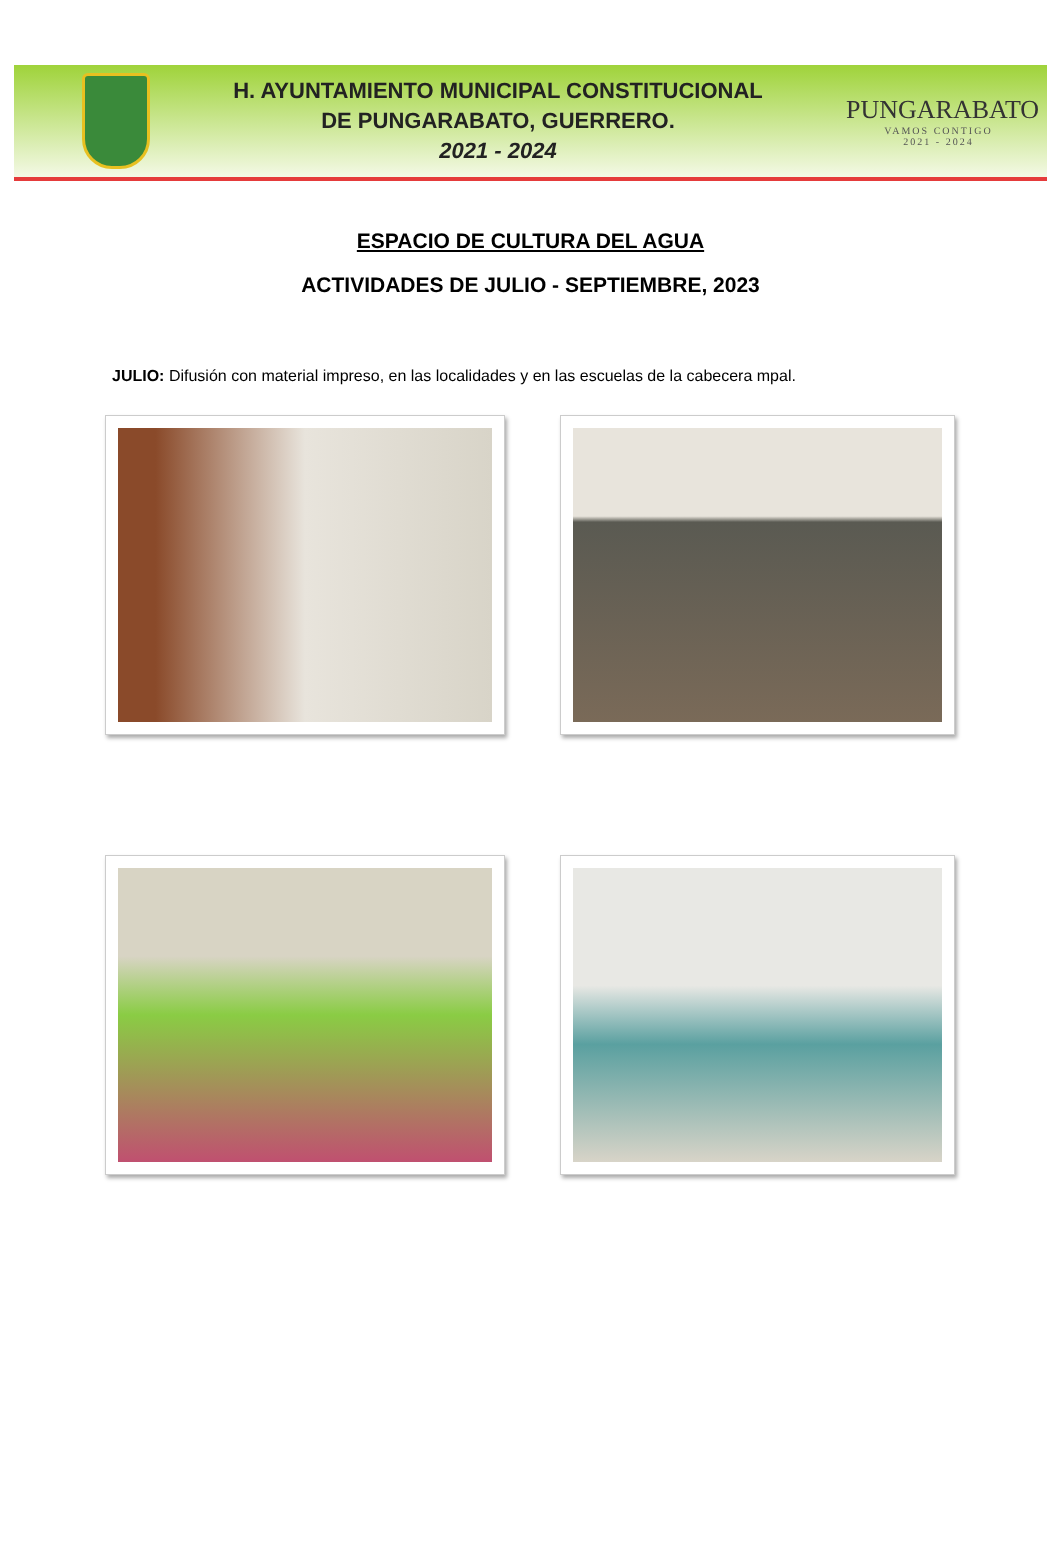H. AYUNTAMIENTO MUNICIPAL CONSTITUCIONAL
DE PUNGARABATO, GUERRERO.
2021 - 2024
PUNGARABATO
VAMOS CONTIGO
2021 - 2024
ESPACIO DE CULTURA DEL AGUA
ACTIVIDADES DE JULIO - SEPTIEMBRE, 2023
JULIO: Difusión con material impreso, en las localidades y en las escuelas de la cabecera mpal.